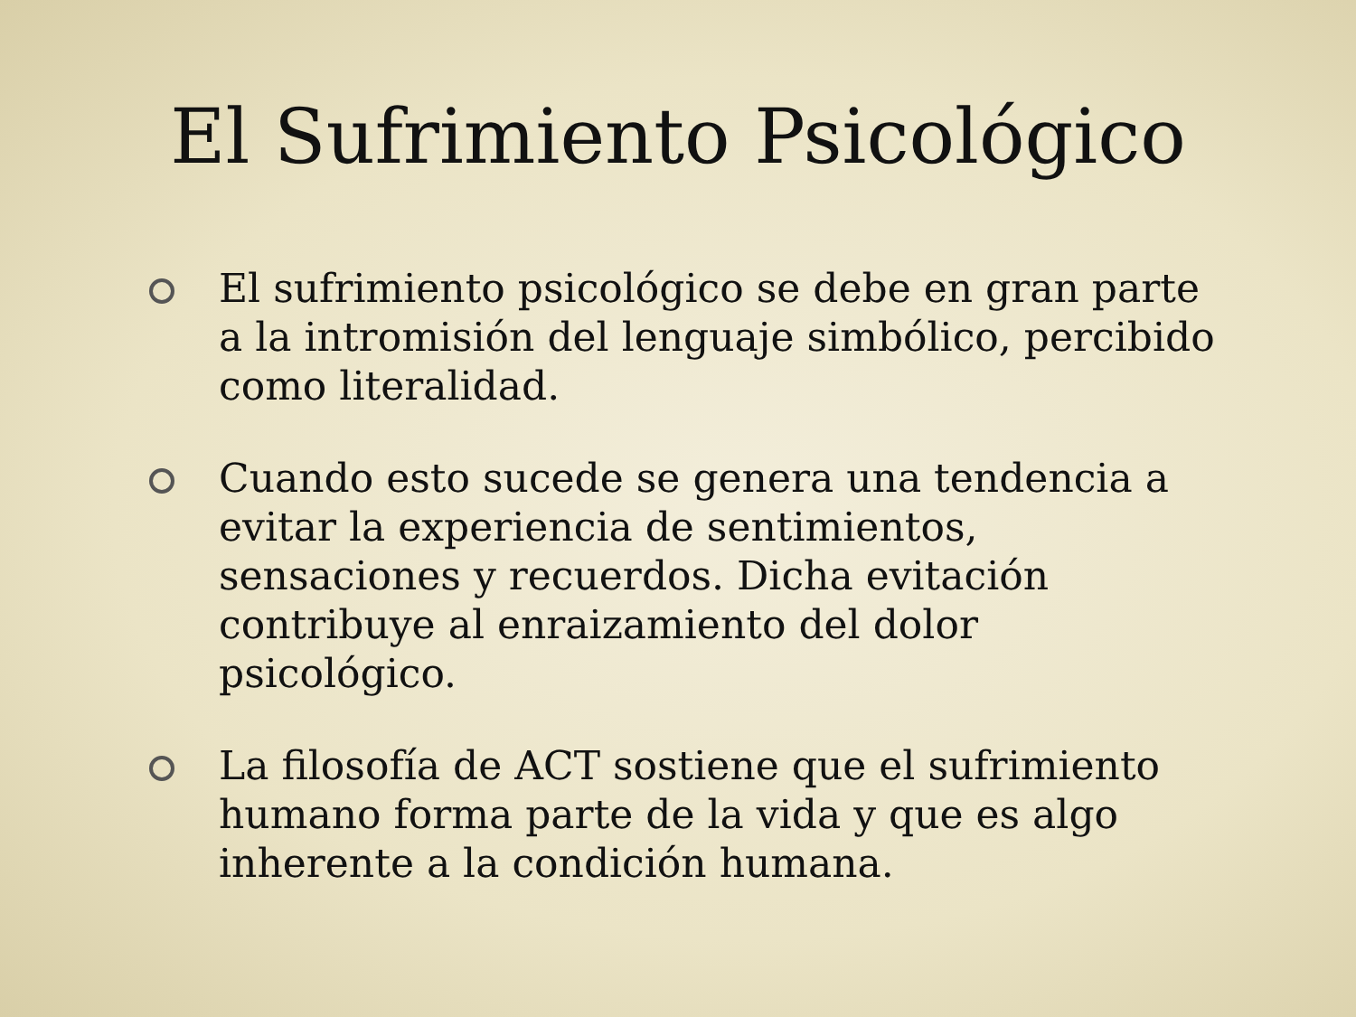El Sufrimiento Psicológico
El sufrimiento psicológico se debe en gran parte a la intromisión del lenguaje simbólico, percibido como literalidad.
Cuando esto sucede se genera una tendencia a evitar la experiencia de sentimientos, sensaciones y recuerdos. Dicha evitación contribuye al enraizamiento del dolor psicológico.
La filosofía de ACT sostiene que el sufrimiento humano forma parte de la vida y que es algo inherente a la condición humana.